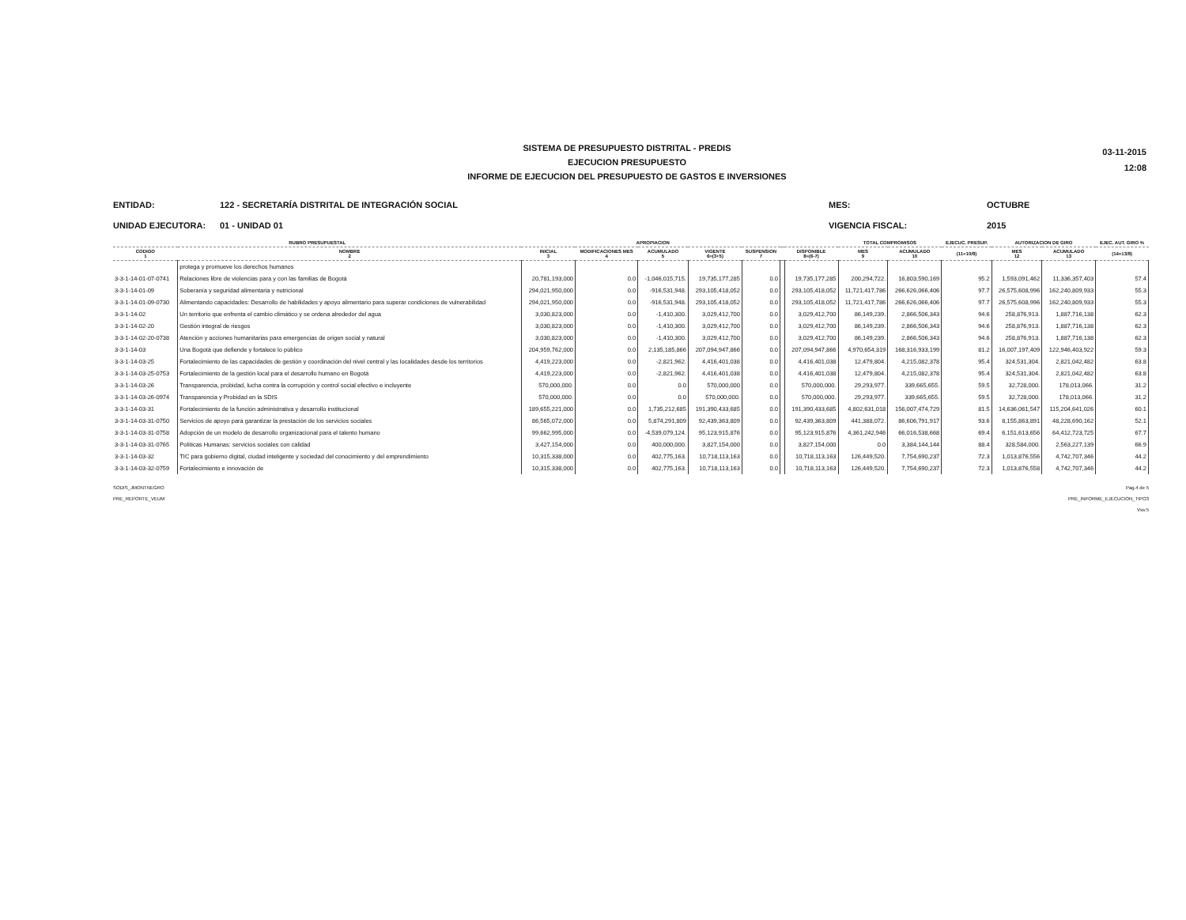SISTEMA DE PRESUPUESTO DISTRITAL - PREDIS
EJECUCION PRESUPUESTO
INFORME DE EJECUCION DEL PRESUPUESTO DE GASTOS E INVERSIONES
03-11-2015
12:08
ENTIDAD:
UNIDAD EJECUTORA:
122 - SECRETARÍA DISTRITAL DE INTEGRACIÓN SOCIAL
01 - UNIDAD 01
MES:
VIGENCIA FISCAL:
OCTUBRE
2015
| RUBRO PRESUPUESTAL | | APROPIACION | | | | | | | TOTAL COMPROMISOS | | EJECUC. PRESUP. | AUTORIZACION DE GIRO | | EJEC. AUT. GIRO % |
| --- | --- | --- | --- | --- | --- | --- | --- | --- | --- | --- | --- | --- | --- | --- |
| CODIGO 1 | NOMBRE 2 | INICIAL 3 | MODIFICACIONES MES 4 | ACUMULADO 5 | VIGENTE 6=(3+5) | SUSPENSION 7 | | DISPONIBLE 8=(6-7) | MES 9 | ACUMULADO 10 | (11=10/8) | MES 12 | ACUMULADO 13 | (14=13/8) |
| | protega y promueve los derechos humanos | | | | | | | | | | | | | |
| 3-3-1-14-01-07-0741 | Relaciones libre de violencias para y con las familias de Bogotá | 20,781,193,000 | 0.0 | -1,046,015,715. | 19,735,177,285 | 0.0 | | 19,735,177,285 | 200,294,722. | 16,803,590,169 | 95.2 | 1,593,091,462 | 11,336,357,403 | 57.4 |
| 3-3-1-14-01-09 | Soberanía y seguridad alimentaria y nutricional | 294,021,950,000 | 0.0 | -916,531,948. | 293,105,418,052 | 0.0 | | 293,105,418,052 | 11,721,417,786 | 266,626,066,406 | 97.7 | 26,575,608,996 | 162,240,809,933 | 55.3 |
| 3-3-1-14-01-09-0730 | Alimentando capacidades: Desarrollo de habilidades y apoyo alimentario para superar condiciones de vulnerabilidad | 294,021,950,000 | 0.0 | -916,531,948. | 293,105,418,052 | 0.0 | | 293,105,418,052 | 11,721,417,786 | 266,626,066,406 | 97.7 | 26,575,608,996 | 162,240,809,933 | 55.3 |
| 3-3-1-14-02 | Un territorio que enfrenta el cambio climático y se ordena alrededor del agua | 3,030,823,000 | 0.0 | -1,410,300. | 3,029,412,700 | 0.0 | | 3,029,412,700 | 86,149,239. | 2,866,506,343 | 94.6 | 258,876,913. | 1,887,716,138 | 62.3 |
| 3-3-1-14-02-20 | Gestión integral de riesgos | 3,030,823,000 | 0.0 | -1,410,300. | 3,029,412,700 | 0.0 | | 3,029,412,700 | 86,149,239. | 2,866,506,343 | 94.6 | 258,876,913. | 1,887,716,138 | 62.3 |
| 3-3-1-14-02-20-0738 | Atención y acciones humanitarias para emergencias de origen social y natural | 3,030,823,000 | 0.0 | -1,410,300. | 3,029,412,700 | 0.0 | | 3,029,412,700 | 86,149,239. | 2,866,506,343 | 94.6 | 258,876,913. | 1,887,716,138 | 62.3 |
| 3-3-1-14-03 | Una Bogotá que defiende y fortalece lo público | 204,959,762,000 | 0.0 | 2,135,185,866 | 207,094,947,866 | 0.0 | | 207,094,947,866 | 4,970,654,319 | 168,316,933,199 | 81.2 | 16,007,197,409 | 122,946,403,922 | 59.3 |
| 3-3-1-14-03-25 | Fortalecimiento de las capacidades de gestión y coordinación del nivel central y las localidades desde los territorios | 4,419,223,000 | 0.0 | -2,821,962. | 4,416,401,038 | 0.0 | | 4,416,401,038 | 12,479,804. | 4,215,082,378 | 95.4 | 324,531,304. | 2,821,042,482 | 63.8 |
| 3-3-1-14-03-25-0753 | Fortalecimiento de la gestión local para el desarrollo humano en Bogotá | 4,419,223,000 | 0.0 | -2,821,962. | 4,416,401,038 | 0.0 | | 4,416,401,038 | 12,479,804. | 4,215,082,378 | 95.4 | 324,531,304. | 2,821,042,482 | 63.8 |
| 3-3-1-14-03-26 | Transparencia, probidad, lucha contra la corrupción y control social efectivo e incluyente | 570,000,000. | 0.0 | 0.0 | 570,000,000 | 0.0 | | 570,000,000. | 29,293,977. | 339,665,655. | 59.5 | 32,728,000. | 178,013,066. | 31.2 |
| 3-3-1-14-03-26-0974 | Transparencia y Probidad en la SDIS | 570,000,000. | 0.0 | 0.0 | 570,000,000. | 0.0 | | 570,000,000. | 29,293,977. | 339,665,655. | 59.5 | 32,728,000. | 178,013,066. | 31.2 |
| 3-3-1-14-03-31 | Fortalecimiento de la función administrativa y desarrollo institucional | 189,655,221,000 | 0.0 | 1,735,212,685 | 191,390,433,685 | 0.0 | | 191,390,433,685 | 4,802,631,018 | 156,007,474,729 | 81.5 | 14,636,061,547 | 115,204,641,026 | 60.1 |
| 3-3-1-14-03-31-0750 | Servicios de apoyo para garantizar la prestación de los servicios sociales | 86,565,072,000 | 0.0 | 5,874,291,809 | 92,439,363,809 | 0.0 | | 92,439,363,809 | 441,388,072. | 86,606,791,917 | 93.6 | 8,155,863,891 | 48,228,690,162 | 52.1 |
| 3-3-1-14-03-31-0758 | Adopción de un modelo de desarrollo organizacional para el talento humano | 99,662,995,000 | 0.0 | -4,539,079,124. | 95,123,915,876 | 0.0 | | 95,123,915,876 | 4,361,242,946 | 66,016,538,668 | 69.4 | 6,151,613,656 | 64,412,723,725 | 67.7 |
| 3-3-1-14-03-31-0765 | Políticas Humanas: servicios sociales con calidad | 3,427,154,000 | 0.0 | 400,000,000. | 3,827,154,000 | 0.0 | | 3,827,154,000 | 0.0 | 3,384,144,144 | 88.4 | 328,584,000. | 2,563,227,139 | 66.9 |
| 3-3-1-14-03-32 | TIC para gobierno digital, ciudad inteligente y sociedad del conocimiento y del emprendimiento | 10,315,338,000 | 0.0 | 402,775,163. | 10,718,113,163 | 0.0 | | 10,718,113,163 | 126,449,520. | 7,754,690,237 | 72.3 | 1,013,876,556 | 4,742,707,346 | 44.2 |
| 3-3-1-14-03-32-0759 | Fortalecimiento e innovación de | 10,315,338,000 | 0.0 | 402,775,163. | 10,718,113,163 | 0.0 | | 10,718,113,163 | 126,449,520. | 7,754,690,237 | 72.3 | 1,013,876,558 | 4,742,707,346 | 44.2 |
SODIS_JMONTNEGRO
PRE_REPORTE_VEUM
Pag.4 de 5
PRE_INFORME_EJECUCION_TIPO3
Vss:5